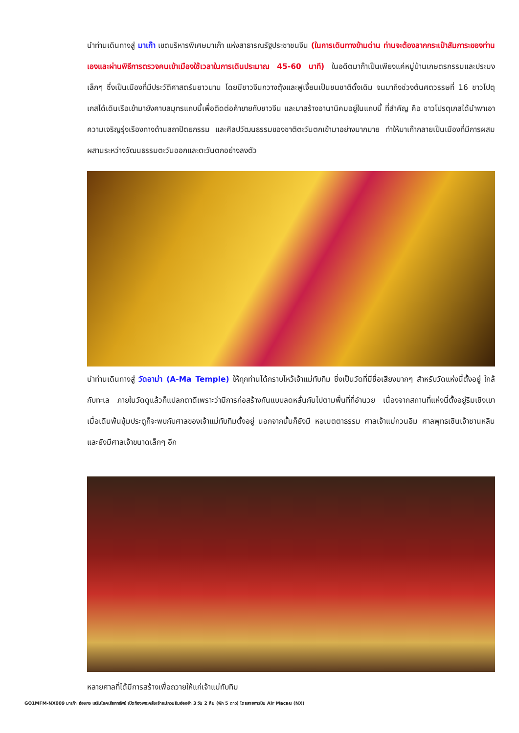นำท่านเดินทางสู่ มาเก๊า เขตบริหารพิเศษมาเก๊า แห่งสาธารณรัฐประชาชนจีน (ในการเดินทางข้ามด่าน ท่านจะต้องลากกระเป๋าสัมภาระของท่านเองและผ่านพิธีการตรวจคนเข้าเมืองใช้เวลาในการเดินประมาณ 45-60 นาที) ในอดีตมาก๊าเป็นเพียงแค่หมู่บ้านเกษตรกรรมและประมงเล็กๆ ซึ่งเป็นเมืองที่มีประวัติศาสตร์นยาวนาน โดยมีชาวจีนกวางตุ้งและฟูเจี้ยนเป็นชนชาติดั้งเดิม จนมาถึงช่วงต้นศตวรรษที่ 16 ชาวโปตุเกสได้เดินเรือเข้ามายังคาบสมุทรแถบนี้เพื่อติดต่อค้าขายกับชาวจีน และมาสร้างอานานิคมอยู่ในแถบนี้ ที่สำคัญ คือ ชาวโปรตุเกสได้นำพาเอาความเจริญรุ่งเรืองทางด้านสถาปัตยกรรม และศิลปวัฒนธรรมของชาติตะวันตกเข้ามาอย่างมากมาย ทำให้มาเก๊ากลายเป็นเมืองที่มีการผสมผสานระหว่างวัฒนธรรมตะวันออกและตะวันตกอย่างลงตัว
นำท่านเดินทางสู่ วัดอาม่า (A-Ma Temple) ให้ทุกท่านได้กราบไหว้เจ้าแม่ทับทิม ซึ่งเป็นวัดที่มีชื่อเสียงมากๆ สำหรับวัดแห่งนี้ตั้งอยู่ ใกล้กับทะเล ภายในวัดดูแล้วก็แปลกตาดีเพราะว่ามีการก่อสร้างกันแบบลดหลั่นกันไปตามพื้นที่ที่อำนวย เนื่องจากสถานที่แห่งนี้ตั้งอยู่ริมเชิงเขา เมื่อเดินพ้นซุ้มประตูก็จะพบกับศาลของเจ้าแม่ทับทิมตั้งอยู่ นอกจากนั้นก็ยังมี หอเมตตาธรรม ศาลเจ้าแม่กวนอิม ศาลพุทธเซินเจ้าชานหลินและยังมีศาลเจ้าขนาดเล็กๆ อีก
หลายศาลที่ได้มีการสร้างเพื่อถวายให้แก่เจ้าแม่ทับทิม
GO1MFM-NX009 มาเก๊า ฮ่องกง เสริมโชคเรียกทรัพย์ เปิดท้องพระคลังเจ้าแม่กวนอิมฮ่องฮำ 3 วัน 2 คืน (พัก 5 ดาว) โดยสายการบิน Air Macau (NX)